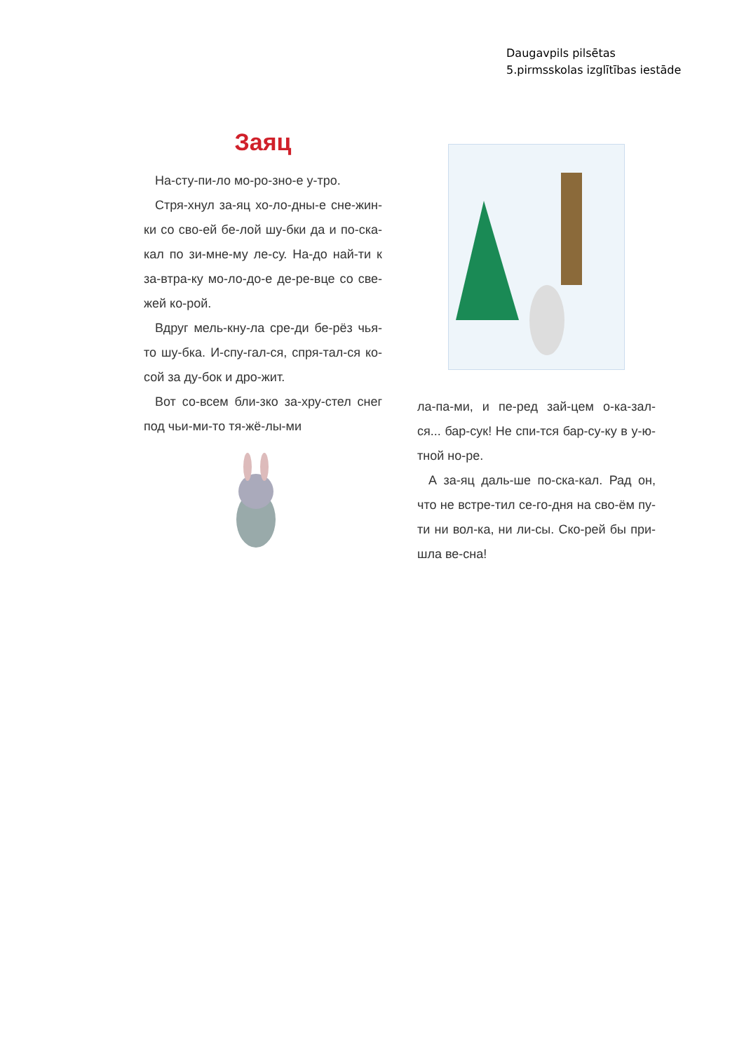Daugavpils pilsētas
5.pirmsskolas izglītības iestāde
Заяц
На-сту-пи-ло мо-ро-зно-е у-тро.
Стря-хнул за-яц хо-ло-дны-е сне-жин-ки со сво-ей бе-лой шу-бки да и по-ска-кал по зи-мне-му ле-су. На-до най-ти к за-втра-ку мо-ло-до-е де-ре-вце со све-жей ко-рой.
Вдруг мель-кну-ла сре-ди бе-рёз чья-то шу-бка. И-спу-гал-ся, спря-тал-ся ко-сой за ду-бок и дро-жит.
Вот со-всем бли-зко за-хру-стел снег под чьи-ми-то тя-жё-лы-ми
ла-па-ми, и пе-ред зай-цем о-ка-зал-ся... бар-сук! Не спи-тся бар-су-ку в у-ю-тной но-ре.
А за-яц даль-ше по-ска-кал. Рад он, что не встре-тил се-го-дня на сво-ём пу-ти ни вол-ка, ни ли-сы. Ско-рей бы при-шла ве-сна!